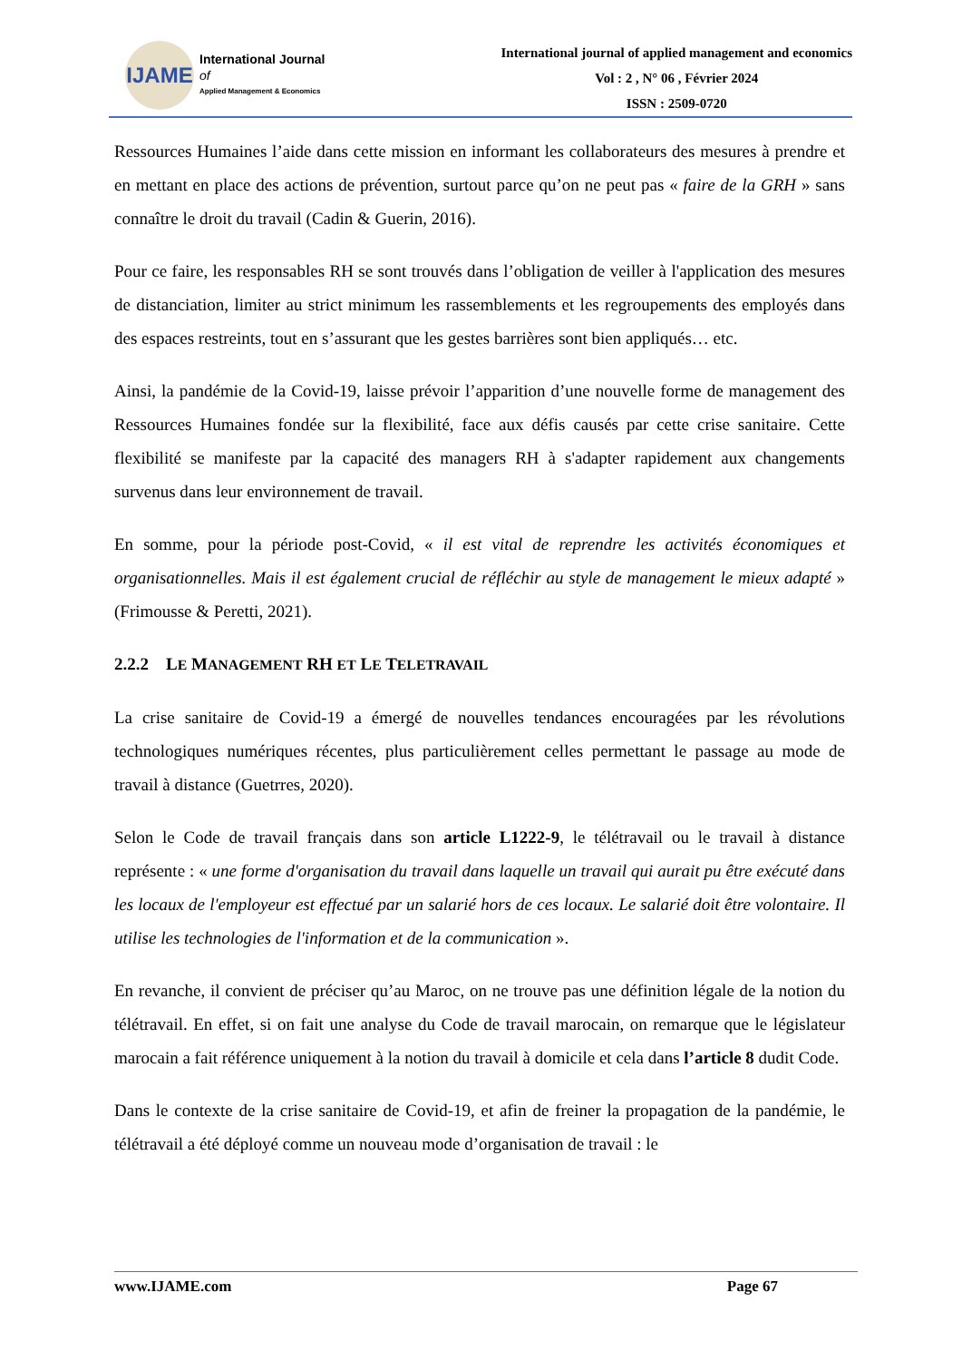IJAME
International Journal
of
Applied Management & Economics
International journal of applied management and economics
Vol : 2 , N° 06 , Février 2024
ISSN : 2509-0720
Ressources Humaines l’aide dans cette mission en informant les collaborateurs des mesures à prendre et en mettant en place des actions de prévention, surtout parce qu’on ne peut pas « faire de la GRH » sans connaître le droit du travail (Cadin & Guerin, 2016).
Pour ce faire, les responsables RH se sont trouvés dans l’obligation de veiller à l'application des mesures de distanciation, limiter au strict minimum les rassemblements et les regroupements des employés dans des espaces restreints, tout en s’assurant que les gestes barrières sont bien appliqués… etc.
Ainsi, la pandémie de la Covid-19, laisse prévoir l’apparition d’une nouvelle forme de management des Ressources Humaines fondée sur la flexibilité, face aux défis causés par cette crise sanitaire. Cette flexibilité se manifeste par la capacité des managers RH à s'adapter rapidement aux changements survenus dans leur environnement de travail.
En somme, pour la période post-Covid, « il est vital de reprendre les activités économiques et organisationnelles. Mais il est également crucial de réfléchir au style de management le mieux adapté » (Frimousse & Peretti, 2021).
2.2.2 LE MANAGEMENT RH ET LE TELETRAVAIL
La crise sanitaire de Covid-19 a émergé de nouvelles tendances encouragées par les révolutions technologiques numériques récentes, plus particulièrement celles permettant le passage au mode de travail à distance (Guetrres, 2020).
Selon le Code de travail français dans son article L1222-9, le télétravail ou le travail à distance représente : « une forme d'organisation du travail dans laquelle un travail qui aurait pu être exécuté dans les locaux de l'employeur est effectué par un salarié hors de ces locaux. Le salarié doit être volontaire. Il utilise les technologies de l'information et de la communication ».
En revanche, il convient de préciser qu’au Maroc, on ne trouve pas une définition légale de la notion du télétravail. En effet, si on fait une analyse du Code de travail marocain, on remarque que le législateur marocain a fait référence uniquement à la notion du travail à domicile et cela dans l’article 8 dudit Code.
Dans le contexte de la crise sanitaire de Covid-19, et afin de freiner la propagation de la pandémie, le télétravail a été déployé comme un nouveau mode d’organisation de travail : le
www.IJAME.com Page 67